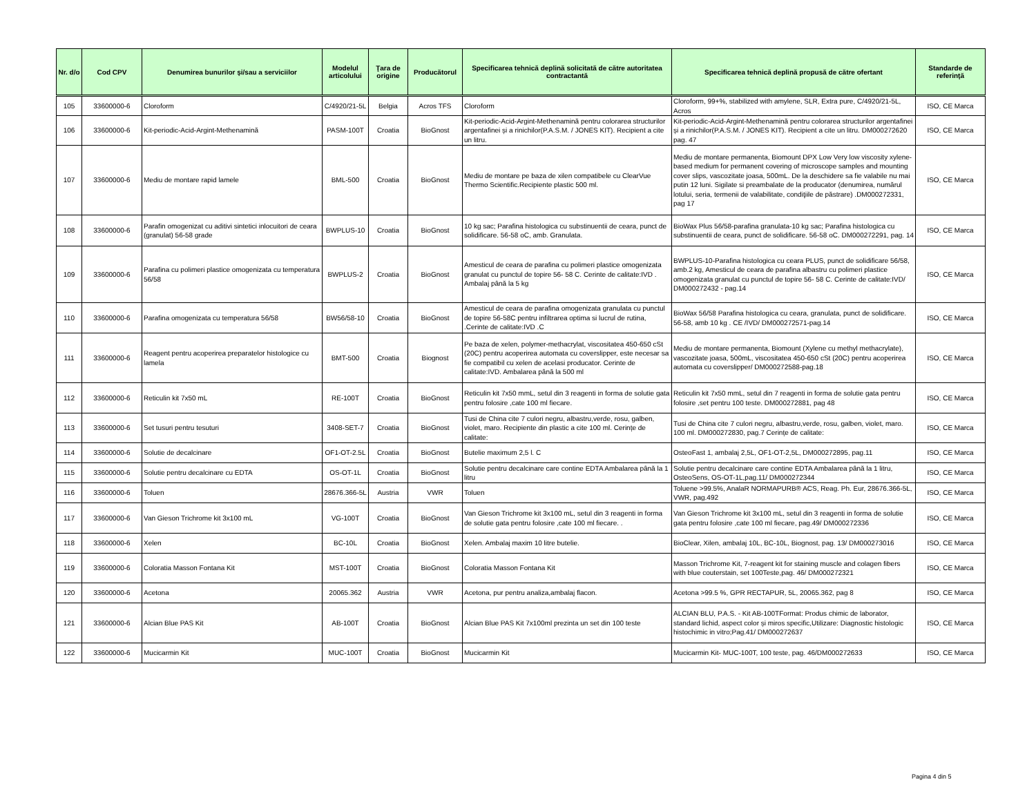| Nr. d/o | Cod CPV | Denumirea bunurilor şi/sau a serviciilor | Modelul articolului | Ţara de origine | Producătorul | Specificarea tehnică deplină solicitată de către autoritatea contractantă | Specificarea tehnică deplină propusă de către ofertant | Standarde de referinţă |
| --- | --- | --- | --- | --- | --- | --- | --- | --- |
| 105 | 33600000-6 | Cloroform | C/4920/21-5L | Belgia | Acros TFS | Cloroform | Cloroform, 99+%, stabilized with amylene, SLR, Extra pure, C/4920/21-5L, Acros | ISO, CE Marca |
| 106 | 33600000-6 | Kit-periodic-Acid-Argint-Methenamină | PASM-100T | Croatia | BioGnost | Kit-periodic-Acid-Argint-Methenamină pentru colorarea structurilor argentafinei și a rinichilor(P.A.S.M. / JONES KIT). Recipient a cite un litru. | Kit-periodic-Acid-Argint-Methenamină pentru colorarea structurilor argentafinei și a rinichilor(P.A.S.M. / JONES KIT). Recipient a cite un litru. DM000272620 pag. 47 | ISO, CE Marca |
| 107 | 33600000-6 | Mediu de montare rapid lamele | BML-500 | Croatia | BioGnost | Mediu de montare pe baza de xilen compatibele cu ClearVue Thermo Scientific.Recipiente plastic 500 ml. | Mediu de montare permanenta, Biomount DPX Low Very low viscosity xylene-based medium for permanent covering of microscope samples and mounting cover slips, vascozitate joasa, 500mL. De la deschidere sa fie valabile nu mai putin 12 luni. Sigilate si preambalate de la producator (denumirea, numărul lotului, seria, termenii de valabilitate, condiţiile de păstrare) .DM000272331, pag 17 | ISO, CE Marca |
| 108 | 33600000-6 | Parafin omogenizat cu aditivi sintetici inlocuitori de ceara (granulat) 56-58 grade | BWPLUS-10 | Croatia | BioGnost | 10 kg sac; Parafina histologica cu substinuentii de ceara, punct de solidificare. 56-58 oC, amb. Granulata. | BioWax Plus 56/58-parafina granulata-10 kg sac; Parafina histologica cu substinuentii de ceara, punct de solidificare. 56-58 oC. DM000272291, pag. 14 | ISO, CE Marca |
| 109 | 33600000-6 | Parafina cu polimeri plastice omogenizata cu temperatura 56/58 | BWPLUS-2 | Croatia | BioGnost | Amesticul de ceara de parafina cu polimeri plastice omogenizata granulat cu punctul de topire 56- 58 C. Cerinte de calitate:IVD . Ambalaj până la 5 kg | BWPLUS-10-Parafina histologica cu ceara PLUS, punct de solidificare 56/58, amb.2 kg, Amesticul de ceara de parafina albastru cu polimeri plastice omogenizata granulat cu punctul de topire 56- 58 C. Cerinte de calitate:IVD/ DM000272432 - pag.14 | ISO, CE Marca |
| 110 | 33600000-6 | Parafina omogenizata cu temperatura 56/58 | BW56/58-10 | Croatia | BioGnost | Amesticul de ceara de parafina omogenizata granulata cu punctul de topire 56-58C pentru infiltrarea optima si lucrul de rutina, .Cerinte de calitate:IVD .C | BioWax 56/58 Parafina histologica cu ceara, granulata, punct de solidificare. 56-58, amb 10 kg . CE /IVD/ DM000272571-pag.14 | ISO, CE Marca |
| 111 | 33600000-6 | Reagent pentru acoperirea preparatelor histologice cu lamela | BMT-500 | Croatia | Biognost | Pe baza de xelen, polymer-methacrylat, viscositatea 450-650 cSt (20C) pentru acoperirea automata cu coverslipper, este necesar sa fie compatibil cu xelen de acelasi producator. Cerinte de calitate:IVD. Ambalarea până la 500 ml | Mediu de montare permanenta, Biomount (Xylene cu methyl methacrylate), vascozitate joasa, 500mL, viscositatea 450-650 cSt (20C) pentru acoperirea automata cu coverslipper/ DM000272588-pag.18 | ISO, CE Marca |
| 112 | 33600000-6 | Reticulin kit 7x50 mL | RE-100T | Croatia | BioGnost | Reticulin kit 7x50 mmL, setul din 3 reagenti in forma de solutie gata pentru folosire ,cate 100 ml fiecare. | Reticulin kit 7x50 mmL, setul din 7 reagenti in forma de solutie gata pentru folosire ,set pentru 100 teste. DM000272881, pag 48 | ISO, CE Marca |
| 113 | 33600000-6 | Set tusuri pentru tesuturi | 3408-SET-7 | Croatia | BioGnost | Tusi de China cite 7 culori negru, albastru,verde, rosu, galben, violet, maro. Recipiente din plastic a cite 100 ml. Cerințe de calitate: | Tusi de China cite 7 culori negru, albastru,verde, rosu, galben, violet, maro. 100 ml. DM000272830, pag.7 Cerințe de calitate: | ISO, CE Marca |
| 114 | 33600000-6 | Solutie de decalcinare | OF1-OT-2.5L | Croatia | BioGnost | Butelie maximum 2,5 l. C | OsteoFast 1, ambalaj 2,5L, OF1-OT-2,5L, DM000272895, pag.11 | ISO, CE Marca |
| 115 | 33600000-6 | Solutie pentru decalcinare cu EDTA | OS-OT-1L | Croatia | BioGnost | Solutie pentru decalcinare care contine EDTA Ambalarea până la 1 litru | Solutie pentru decalcinare care contine EDTA Ambalarea până la 1 litru, OsteoSens, OS-OT-1L,pag.11/ DM000272344 | ISO, CE Marca |
| 116 | 33600000-6 | Toluen | 28676.366-5L | Austria | VWR | Toluen | Toluene >99.5%, AnalaR NORMAPURB® ACS, Reag. Ph. Eur, 28676.366-5L, VWR, pag.492 | ISO, CE Marca |
| 117 | 33600000-6 | Van Gieson Trichrome kit 3x100 mL | VG-100T | Croatia | BioGnost | Van Gieson Trichrome kit 3x100 mL, setul din 3 reagenti in forma de solutie gata pentru folosire ,cate 100 ml fiecare. . | Van Gieson Trichrome kit 3x100 mL, setul din 3 reagenti in forma de solutie gata pentru folosire ,cate 100 ml fiecare, pag.49/ DM000272336 | ISO, CE Marca |
| 118 | 33600000-6 | Xelen | BC-10L | Croatia | BioGnost | Xelen. Ambalaj maxim 10 litre butelie. | BioClear, Xilen, ambalaj 10L, BC-10L, Biognost, pag. 13/ DM000273016 | ISO, CE Marca |
| 119 | 33600000-6 | Coloratia Masson Fontana Kit | MST-100T | Croatia | BioGnost | Coloratia Masson Fontana Kit | Masson Trichrome Kit, 7-reagent kit for staining muscle and colagen fibers with blue couterstain, set 100Teste,pag. 46/ DM000272321 | ISO, CE Marca |
| 120 | 33600000-6 | Acetona | 20065.362 | Austria | VWR | Acetona, pur pentru analiza,ambalaj flacon. | Acetona >99.5 %, GPR RECTAPUR, 5L, 20065.362, pag 8 | ISO, CE Marca |
| 121 | 33600000-6 | Alcian Blue PAS Kit | AB-100T | Croatia | BioGnost | Alcian Blue PAS Kit 7x100ml prezinta un set din 100 teste | ALCIAN BLU, P.A.S. - Kit AB-100TFormat: Produs chimic de laborator, standard lichid, aspect color și miros specific,Utilizare: Diagnostic histologic histochimic in vitro;Pag.41/ DM000272637 | ISO, CE Marca |
| 122 | 33600000-6 | Mucicarmin Kit | MUC-100T | Croatia | BioGnost | Mucicarmin Kit | Mucicarmin Kit- MUC-100T, 100 teste, pag. 46/DM000272633 | ISO, CE Marca |
Pagina 4 din 5